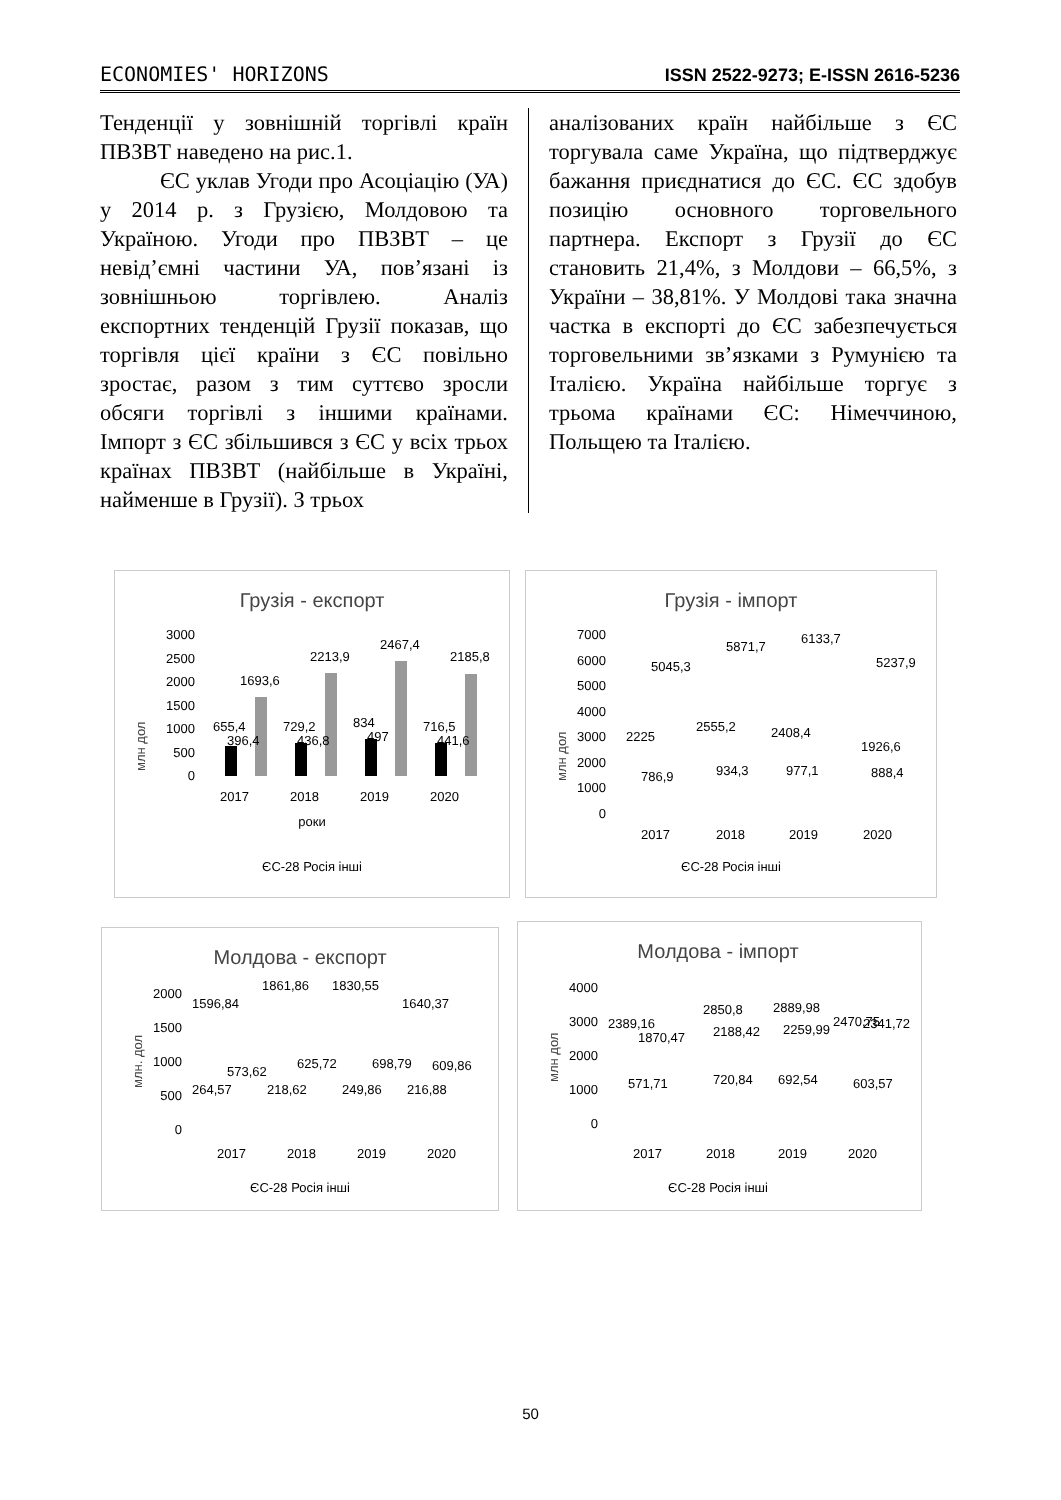ECONOMIES' HORIZONS ISSN 2522-9273; E-ISSN 2616-5236
Тенденції у зовнішній торгівлі країн ПВЗВТ наведено на рис.1.
ЄС уклав Угоди про Асоціацію (УА) у 2014 р. з Грузією, Молдовою та Україною. Угоди про ПВЗВТ – це невід’ємні частини УА, пов’язані із зовнішньою торгівлею. Аналіз експортних тенденцій Грузії показав, що торгівля цієї країни з ЄС повільно зростає, разом з тим суттєво зросли обсяги торгівлі з іншими країнами. Імпорт з ЄС збільшився з ЄС у всіх трьох країнах ПВЗВТ (найбільше в Україні, найменше в Грузії). З трьох
аналізованих країн найбільше з ЄС торгувала саме Україна, що підтверджує бажання приєднатися до ЄС. ЄС здобув позицію основного торговельного партнера. Експорт з Грузії до ЄС становить 21,4%, з Молдови – 66,5%, з України – 38,81%. У Молдові така значна частка в експорті до ЄС забезпечується торговельними зв’язками з Румунією та Італією. Україна найбільше торгує з трьома країнами ЄС: Німеччиною, Польщею та Італією.
Грузія - експорт
млн дол
3000
2500
2000
1500
1000
500
0
655,4
396,4
1693,6
729,2
436,8
2213,9
834
497
2467,4
716,5
441,6
2185,8
2017
2018
2019
2020
роки
ЄС-28 Росія інші
Грузія - імпорт
млн дол
7000
6000
5000
4000
3000
2000
1000
0
2225
786,9
5045,3
2555,2
934,3
5871,7
2408,4
977,1
6133,7
1926,6
888,4
5237,9
2017
2018
2019
2020
ЄС-28 Росія інші
Молдова - експорт
млн. дол
2000
1500
1000
500
0
1596,84
264,57
573,62
1861,86
218,62
625,72
1830,55
249,86
698,79
1640,37
216,88
609,86
2017
2018
2019
2020
ЄС-28 Росія інші
Молдова - імпорт
млн дол
4000
3000
2000
1000
0
2389,16
1870,47
571,71
2850,8
2188,42
720,84
2889,98
2259,99
692,54
2470,75
2341,72
603,57
2017
2018
2019
2020
ЄС-28 Росія інші
50